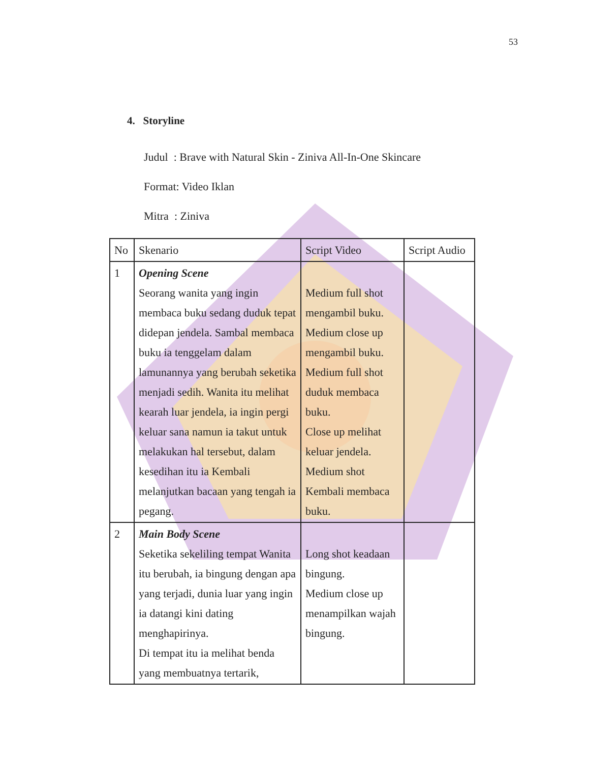53
4. Storyline
Judul : Brave with Natural Skin - Ziniva All-In-One Skincare
Format: Video Iklan
Mitra : Ziniva
| No | Skenario | Script Video | Script Audio |
| --- | --- | --- | --- |
| 1 | Opening Scene Seorang wanita yang ingin membaca buku sedang duduk tepat didepan jendela. Sambal membaca buku ia tenggelam dalam lamunannya yang berubah seketika menjadi sedih. Wanita itu melihat kearah luar jendela, ia ingin pergi keluar sana namun ia takut untuk melakukan hal tersebut, dalam kesedihan itu ia Kembali melanjutkan bacaan yang tengah ia pegang. | Medium full shot mengambil buku. Medium close up mengambil buku. Medium full shot duduk membaca buku. Close up melihat keluar jendela. Medium shot Kembali membaca buku. | |
| 2 | Main Body Scene Seketika sekeliling tempat Wanita itu berubah, ia bingung dengan apa yang terjadi, dunia luar yang ingin ia datangi kini dating menghapirinya. Di tempat itu ia melihat benda yang membuatnya tertarik, | Long shot keadaan bingung. Medium close up menampilkan wajah bingung. | |